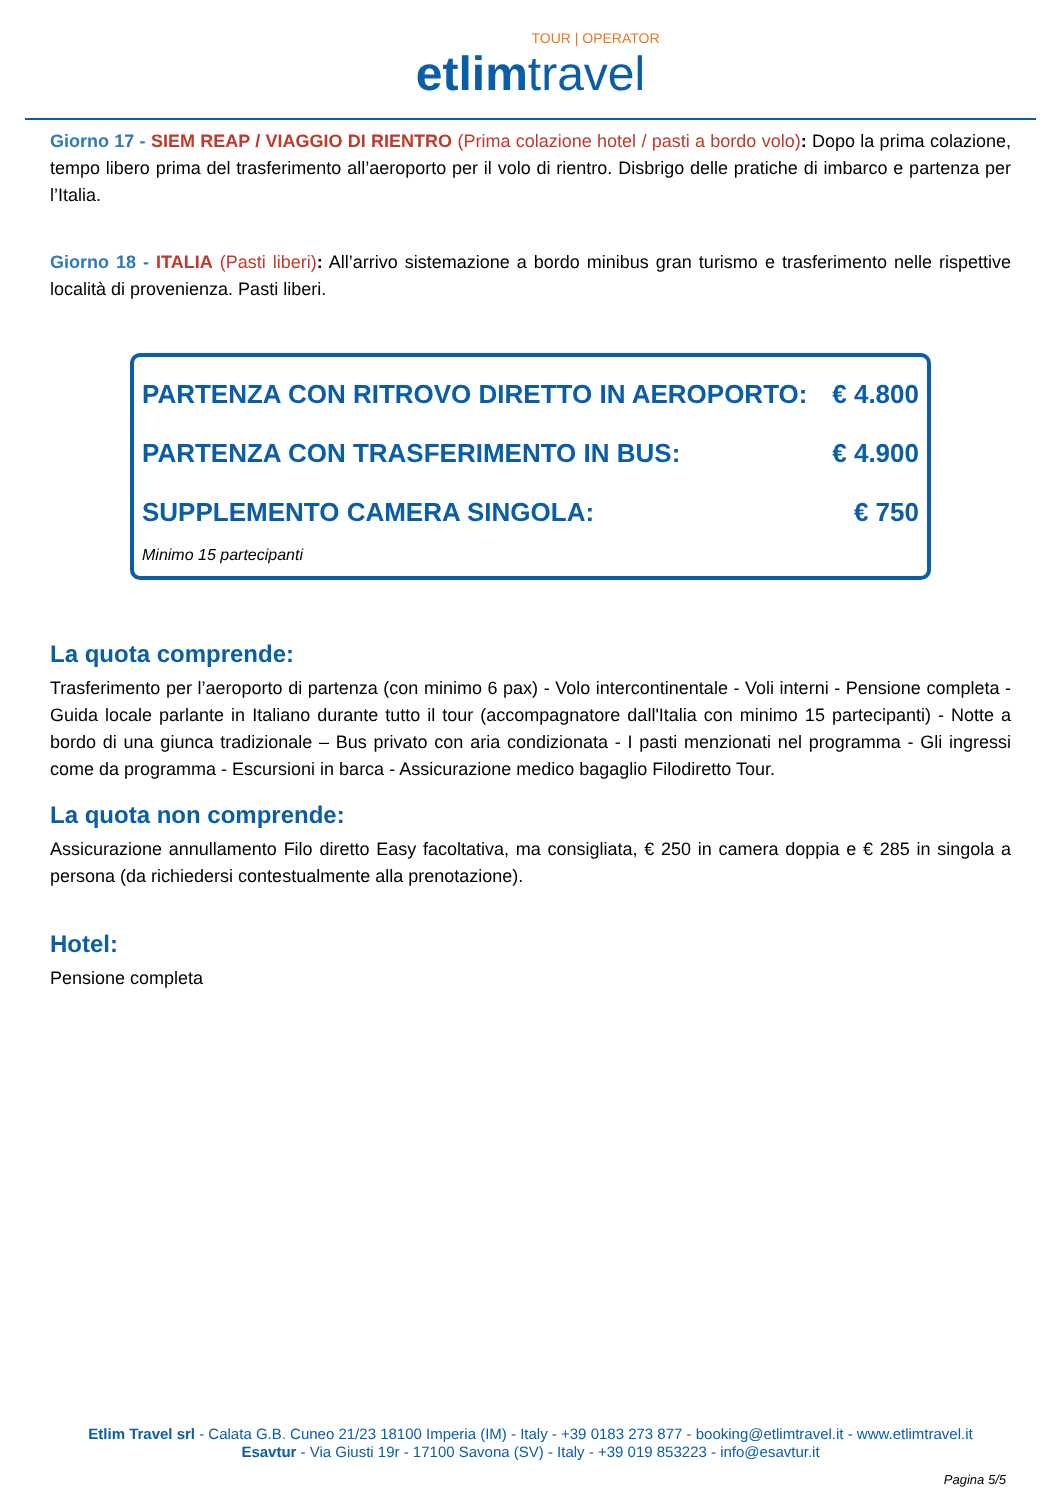TOUR | OPERATOR
etlim travel
Giorno 17 - SIEM REAP / VIAGGIO DI RIENTRO (Prima colazione hotel / pasti a bordo volo): Dopo la prima colazione, tempo libero prima del trasferimento all’aeroporto per il volo di rientro. Disbrigo delle pratiche di imbarco e partenza per l’Italia.
Giorno 18 - ITALIA (Pasti liberi): All’arrivo sistemazione a bordo minibus gran turismo e trasferimento nelle rispettive località di provenienza. Pasti liberi.
| PARTENZA CON RITROVO DIRETTO IN AEROPORTO: | € 4.800 |
| PARTENZA CON TRASFERIMENTO IN BUS: | € 4.900 |
| SUPPLEMENTO CAMERA SINGOLA: | € 750 |
| Minimo 15 partecipanti | |
La quota comprende:
Trasferimento per l’aeroporto di partenza (con minimo 6 pax) - Volo intercontinentale - Voli interni - Pensione completa - Guida locale parlante in Italiano durante tutto il tour (accompagnatore dall'Italia con minimo 15 partecipanti) - Notte a bordo di una giunca tradizionale – Bus privato con aria condizionata - I pasti menzionati nel programma - Gli ingressi come da programma - Escursioni in barca - Assicurazione medico bagaglio Filodiretto Tour.
La quota non comprende:
Assicurazione annullamento Filo diretto Easy facoltativa, ma consigliata, € 250 in camera doppia e € 285 in singola a persona (da richiedersi contestualmente alla prenotazione).
Hotel:
Pensione completa
Etlim Travel srl - Calata G.B. Cuneo 21/23 18100 Imperia (IM) - Italy - +39 0183 273 877 - booking@etlimtravel.it - www.etlimtravel.it
Esavtur - Via Giusti 19r - 17100 Savona (SV) - Italy - +39 019 853223 - info@esavtur.it
Pagina 5/5